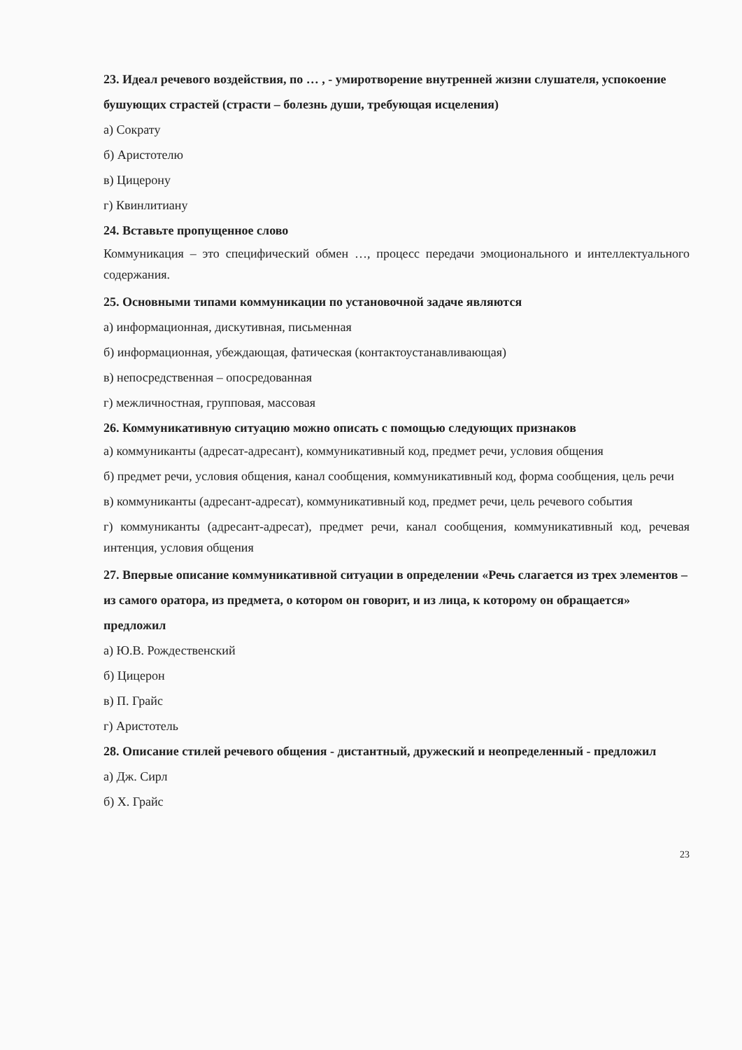23. Идеал речевого воздействия, по … , - умиротворение внутренней жизни слушателя, успокоение бушующих страстей (страсти – болезнь души, требующая исцеления)
а) Сократу
б) Аристотелю
в) Цицерону
г) Квинлитиану
24. Вставьте пропущенное слово
Коммуникация – это специфический обмен …, процесс передачи эмоционального и интеллектуального содержания.
25. Основными типами коммуникации по установочной задаче являются
а) информационная, дискутивная, письменная
б) информационная, убеждающая, фатическая (контактоустанавливающая)
в) непосредственная – опосредованная
г) межличностная, групповая, массовая
26. Коммуникативную ситуацию можно описать с помощью следующих признаков
а) коммуниканты (адресат-адресант), коммуникативный код, предмет речи, условия общения
б) предмет речи, условия общения, канал сообщения, коммуникативный код, форма сообщения, цель речи
в) коммуниканты (адресант-адресат), коммуникативный код, предмет речи, цель речевого события
г) коммуниканты (адресант-адресат), предмет речи, канал сообщения, коммуникативный код, речевая интенция, условия общения
27. Впервые описание коммуникативной ситуации в определении «Речь слагается из трех элементов – из самого оратора, из предмета, о котором он говорит, и из лица, к которому он обращается» предложил
а) Ю.В. Рождественский
б) Цицерон
в) П. Грайс
г) Аристотель
28. Описание стилей речевого общения - дистантный, дружеский и неопределенный - предложил
а) Дж. Сирл
б) Х. Грайс
23